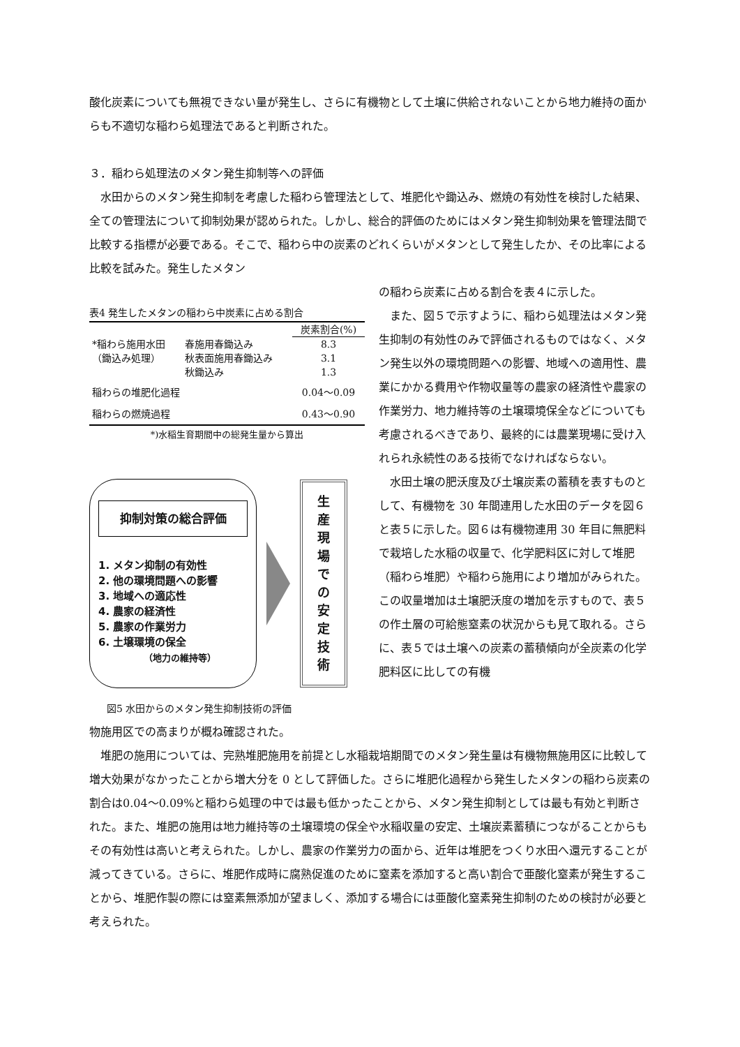酸化炭素についても無視できない量が発生し、さらに有機物として土壌に供給されないことから地力維持の面からも不適切な稲わら処理法であると判断された。
３．稲わら処理法のメタン発生抑制等への評価
水田からのメタン発生抑制を考慮した稲わら管理法として、堆肥化や鋤込み、燃焼の有効性を検討した結果、全ての管理法について抑制効果が認められた。しかし、総合的評価のためにはメタン発生抑制効果を管理法間で比較する指標が必要である。そこで、稲わら中の炭素のどれくらいがメタンとして発生したか、その比率による比較を試みた。発生したメタン
表4 発生したメタンの稲わら中炭素に占める割合
| | | 炭素割合(%) |
| --- | --- | --- |
| *稲わら施用水田 | 春施用春鋤込み | 8.3 |
| （鋤込み処理） | 秋表面施用春鋤込み | 3.1 |
| | 秋鋤込み | 1.3 |
| 稲わらの堆肥化過程 | | 0.04～0.09 |
| 稲わらの燃焼過程 | | 0.43～0.90 |
*)水稲生育期間中の総発生量から算出
抑制対策の総合評価
1. メタン抑制の有効性
2. 他の環境問題への影響
3. 地域への適応性
4. 農家の経済性
5. 農家の作業労力
6. 土壌環境の保全
（地力の維持等）
生
産
現
場
で
の
安
定
技
術
図5 水田からのメタン発生抑制技術の評価
の稲わら炭素に占める割合を表４に示した。
また、図５で示すように、稲わら処理法はメタン発生抑制の有効性のみで評価されるものではなく、メタン発生以外の環境問題への影響、地域への適用性、農業にかかる費用や作物収量等の農家の経済性や農家の作業労力、地力維持等の土壌環境保全などについても考慮されるべきであり、最終的には農業現場に受け入れられ永続性のある技術でなければならない。
水田土壌の肥沃度及び土壌炭素の蓄積を表すものとして、有機物を 30 年間連用した水田のデータを図６と表５に示した。図６は有機物連用 30 年目に無肥料で栽培した水稲の収量で、化学肥料区に対して堆肥（稲わら堆肥）や稲わら施用により増加がみられた。この収量増加は土壌肥沃度の増加を示すもので、表５の作土層の可給態窒素の状況からも見て取れる。さらに、表５では土壌への炭素の蓄積傾向が全炭素の化学肥料区に比しての有機
物施用区での高まりが概ね確認された。
堆肥の施用については、完熟堆肥施用を前提とし水稲栽培期間でのメタン発生量は有機物無施用区に比較して増大効果がなかったことから増大分を 0 として評価した。さらに堆肥化過程から発生したメタンの稲わら炭素の割合は0.04～0.09%と稲わら処理の中では最も低かったことから、メタン発生抑制としては最も有効と判断された。また、堆肥の施用は地力維持等の土壌環境の保全や水稲収量の安定、土壌炭素蓄積につながることからもその有効性は高いと考えられた。しかし、農家の作業労力の面から、近年は堆肥をつくり水田へ還元することが減ってきている。さらに、堆肥作成時に腐熟促進のために窒素を添加すると高い割合で亜酸化窒素が発生することから、堆肥作製の際には窒素無添加が望ましく、添加する場合には亜酸化窒素発生抑制のための検討が必要と考えられた。